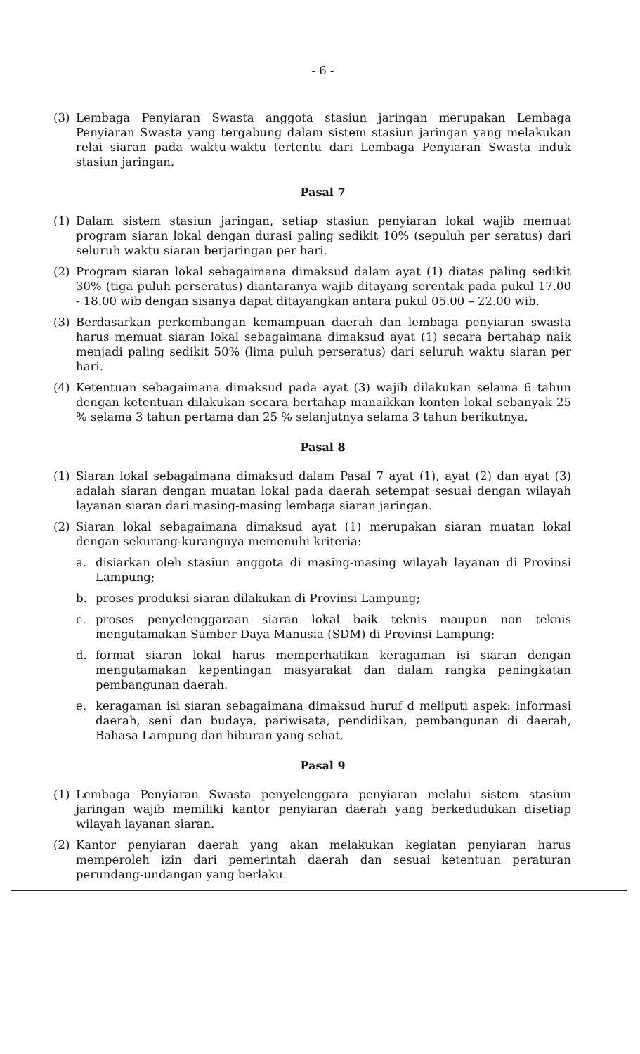- 6 -
(3) Lembaga Penyiaran Swasta anggota stasiun jaringan merupakan Lembaga Penyiaran Swasta yang tergabung dalam sistem stasiun jaringan yang melakukan relai siaran pada waktu-waktu tertentu dari Lembaga Penyiaran Swasta induk stasiun jaringan.
Pasal 7
(1) Dalam sistem stasiun jaringan, setiap stasiun penyiaran lokal wajib memuat program siaran lokal dengan durasi paling sedikit 10% (sepuluh per seratus) dari seluruh waktu siaran berjaringan per hari.
(2) Program siaran lokal sebagaimana dimaksud dalam ayat (1) diatas paling sedikit 30% (tiga puluh perseratus) diantaranya wajib ditayang serentak pada pukul 17.00 - 18.00 wib dengan sisanya dapat ditayangkan antara pukul 05.00 – 22.00 wib.
(3) Berdasarkan perkembangan kemampuan daerah dan lembaga penyiaran swasta harus memuat siaran lokal sebagaimana dimaksud ayat (1) secara bertahap naik menjadi paling sedikit 50% (lima puluh perseratus) dari seluruh waktu siaran per hari.
(4) Ketentuan sebagaimana dimaksud pada ayat (3) wajib dilakukan selama 6 tahun dengan ketentuan dilakukan secara bertahap manaikkan konten lokal sebanyak 25 % selama 3 tahun pertama dan 25 % selanjutnya selama 3 tahun berikutnya.
Pasal 8
(1) Siaran lokal sebagaimana dimaksud dalam Pasal 7 ayat (1), ayat (2) dan ayat (3) adalah siaran dengan muatan lokal pada daerah setempat sesuai dengan wilayah layanan siaran dari masing-masing lembaga siaran jaringan.
(2) Siaran lokal sebagaimana dimaksud ayat (1) merupakan siaran muatan lokal dengan sekurang-kurangnya memenuhi kriteria:
a. disiarkan oleh stasiun anggota di masing-masing wilayah layanan di Provinsi Lampung;
b. proses produksi siaran dilakukan di Provinsi Lampung;
c. proses penyelenggaraan siaran lokal baik teknis maupun non teknis mengutamakan Sumber Daya Manusia (SDM) di Provinsi Lampung;
d. format siaran lokal harus memperhatikan keragaman isi siaran dengan mengutamakan kepentingan masyarakat dan dalam rangka peningkatan pembangunan daerah.
e. keragaman isi siaran sebagaimana dimaksud huruf d meliputi aspek: informasi daerah, seni dan budaya, pariwisata, pendidikan, pembangunan di daerah, Bahasa Lampung dan hiburan yang sehat.
Pasal 9
(1) Lembaga Penyiaran Swasta penyelenggara penyiaran melalui sistem stasiun jaringan wajib memiliki kantor penyiaran daerah yang berkedudukan disetiap wilayah layanan siaran.
(2) Kantor penyiaran daerah yang akan melakukan kegiatan penyiaran harus memperoleh izin dari pemerintah daerah dan sesuai ketentuan peraturan perundang-undangan yang berlaku.